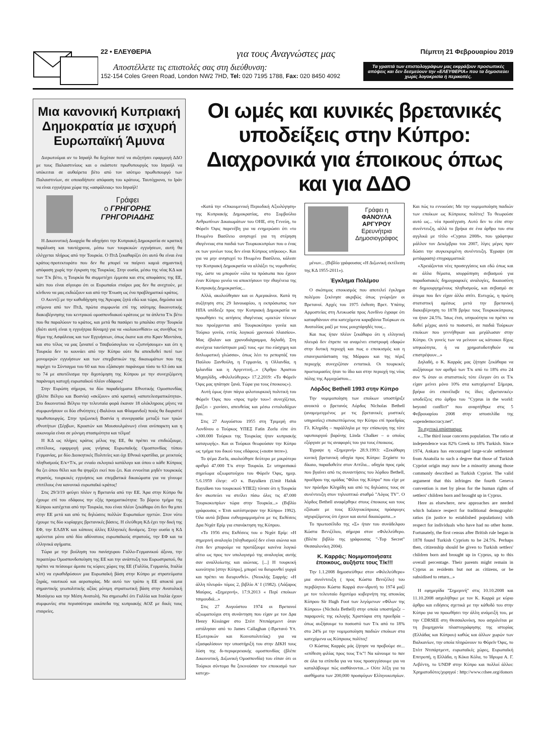22 • ΕΛΕΥΘΕΡΙΑ για τους Αναγνώστες μας Πέμπτη 21 Φεβρουαρίου 2019
Αποστέλλετε τις επιστολές σας στη διεύθυνση:
152-154 Coles Green Road, London NW2 7HD, Tel: 020 7195 1788, Fax: 020 8450 4092
Τα γραπτά των επιστολογράφων μας εκφράζουν προσωπικές απόψεις και δεν δεσμεύουν την «ΕΛΕΥΘΕΡΙΑ» που τα δημοσιεύει χωρίς λογοκρισία ή περικοπές.
Μια κανονική Κυπριακή Δημοκρατία με ισχυρή Ευρωπαϊκή Άμυνα
Διερωτούμαι αν το Ισραήλ θα δεχόταν ποτέ να συζητήσει εφαρμογή ΔΔΟ με τους Παλαιστινίους και ο εκάστοτε πρωθυπουργός του Ισραήλ να υπόκειται σε αυθαίρετα βέτο από τον ισότιμο πρωθυπουργό των Παλαιστινίων, σε οποιαδήποτε απόφαση του κράτους. Ταυτόχρονα, το Ιράν να είναι εγγυήτρια χώρα της «ασφάλειας» του Ισραήλ!
Γράφει
ο ΓΡΗΓΟΡΗΣ ΓΡΗΓΟΡΙΑΔΗΣ
Η Δικοινοτική Δυαρχία θα οδηγήσει την Κυπριακή Δημοκρατία σε κρατική παράλυση και ταυτόχρονα, μέσω των τουρκικών εγγυήσεων, αυτή θα ελέγχεται πλήρως από την Τουρκία. Ο ΠτΔ ξεκαθαρίζει ότι αυτό θα είναι ένα κράτος-προτεκτοράτο που δεν θα μπορεί να παίρνει καμιά σημαντική απόφαση χωρίς την έγκριση της Τουρκίας. Στην ουσία, μέσω της νέας ΚΔ και των Τ/κ βέτο, η Τουρκία θα συμμετέχει έμμεσα και στις αποφάσεις της ΕΕ, κάτι που είναι σίγουρο ότι οι Ευρωπαίοι εταίροι μας δεν θα ανεχτούν, με κίνδυνο να μας εκδιώξουν και από την Ένωση ως ένα προβληματικό κράτος.
Ο Ακιντζί με την καθοδήγηση της Άγκυρας ζητά εδώ και τώρα, δημόσια και επίμονα από τον ΠτΔ, πρώτα συμφωνία επί της ισότιμης δικοινοτικής διακυβέρνησης του κεντρικού ομοσπονδιακού κράτους με τα άπλετα Τ/κ βέτο που θα παραλύουν το κράτος, και μετά θα πασάρει το μπαλάκι στην Τουρκία (διότι αυτή είναι η εγγυήτρια δύναμη) για να «κολοκυνθίσει» ως συνήθως το θέμα της Ασφάλειας και των Εγγυήσεων, όπως έκανε και στο Κραν Μοντάνα, και στο τέλος να μας ξαναπεί ο Τσαβούσογλου να «ξυπνήσουμε» και ότι η Τουρκία δεν το κουνάει από την Κύπρο ούτε θα απεκδυθεί ποτέ των μονομερών εγγυήσεων και των επεμβατικών της δικαιωμάτων που της παρέχει το Σύνταγμα του 60 και που εξάσκησε παράνομα τόσο το 63 όσο και το 74 με αποτέλεσμα την διχοτόμηση της Κύπρου με την συνεχιζόμενη παράνομη κατοχή ευρωπαϊκού πλέον εδάφους!
Στην Ευρώπη σήμερα, τα δύο παραδείγματα Εθνοτικής Ομοσπονδίας (βλέπε Βέλγιο και Βοσνία) «σκίζουν» από κρατική «αποτελεσματικότητα». Στο δικοινοτικό Βέλγιο την τελευταία φορά έκαναν 18 ολόκληρους μήνες να συμφωνήσουν οι δύο εθνότητες (-Βαλόνοι και Φλαμανδοί) ποιός θα διοριστεί πρωθυπουργός. Στην τριζωνική Βοσνία η συνεργασία μεταξύ των τριών εθνοτήτων (Σέρβων, Κροατών και Μουσουλμάνων) είναι ανύπαρκτη και η οικονομία είναι σε μόνιμη στασιμότητα και τέλμα!
Η ΚΔ ως πλήρες κράτος μέλος της ΕΕ, θα πρέπει να επιδιώξουμε, επιτέλους, εφαρμογή μιας γνήσιας Ευρωπαϊκής Ομοσπονδίας τύπου Γερμανίας, με δύο Διοικητικές Πολιτείες και όχι Εθνικά κρατίδια, με μεικτούς πληθυσμούς Ε/κ+Τ/κ, με ενιαίο εκλογικό κατάλογο και όπου ο κάθε Κύπριος θα ζει όπου θέλει και θα ψηφίζει εκεί που ζει. Και εννοείται μηδέν τουρκικός στρατός, τουρκικές εγγυήσεις και επεμβατικά δικαιώματα για να γίνουμε επιτέλους ένα κανονικό ευρωπαϊκό κράτος!
Στις 29/3/19 φεύγει πλέον η Βρετανία από την ΕΕ. Άρα στην Κύπρο θα έχουμε επί του εδάφους την εξής πραγματικότητα: Το βόρειο τμήμα της Κύπρου κατέχεται από την Τουρκία, που είναι πλέον ξεκάθαρο ότι δεν θα μπει στην ΕΕ μετά και από τις δηλώσεις πολλών Ευρωπαίων ηγετών. Στον νότο έχουμε τις δύο κυρίαρχες βρετανικές βάσεις. Η ελεύθερη ΚΔ έχει την δική της ΕΦ, την ΕΛΔΥΚ και κάποιες άλλες Ελληνικές δυνάμεις. Στην ουσία η ΚΔ αμύνεται μόνο από δύο αδύνατους ευρωπαϊκούς στρατούς, την ΕΦ και τα ελληνικά αγήματα.
Τώρα με την βούληση του πανίσχυρου Γαλλο-Γερμανικού άξονα, την περαιτέρω Ομοσπονδοποίηση της ΕΕ και την ανάπτυξη του Ευρωστρατού, θα πρέπει να πείσουμε άμεσα τις κύριες χώρες της ΕΕ (Γαλλία, Γερμανία, Ιταλία κλπ) να εγκαθιδρύσουν μια Ευρωπαϊκή βάση στην Κύπρο με στρατεύματα ξηράς, ναυτικού και αεροπορίας. Με αυτό τον τρόπο η ΕΕ αποκτά μια σημαντικής γεωπολιτικής αξίας μόνιμη στρατιωτική βάση στην Ανατολική Μεσόγειο και την Μέση Ανατολή. Να σημειωθεί ότι Γαλλία και Ιταλία έχουν συμφωνίες στα περισσότερα οικόπεδα της κυπριακής ΑΟΖ με δικές τους εταιρείες.
Οι ωμές και κυνικές βρετανικές υποδείξεις στην Κύπρο: Διαχρονικά για έποικους όπως και για ΔΔΟ
«Κατά την «Οικουμενική Περιοδική Αξιολόγηση» της Κυπριακής Δημοκρατίας, στο Συμβούλιο Ανθρωπίνων Δικαιωμάτων του ΟΗΕ, στη Γενεύη, το Φόρεϊν Όφις παρενέβη για να ενημερώσει ότι «το Ηνωμένο Βασίλειο ανησυχεί για τη στέρηση ιθαγένειας στα παιδιά των Τουρκοκυπρίων που ο ένας εκ των γονέων τους δεν είναι Κύπριος υπήκοος». Και για να μην ανησυχεί το Ηνωμένο Βασίλειο, κάλεσε την Κυπριακή Δημοκρατία να αλλάξει τις νομοθεσίες της, ώστε να μπορούν «όλα τα πρόσωπα που έχουν έναν Κύπριο γονέα να αποκτήσουν την ιθαγένεια της Κυπριακής Δημοκρατίας...
Αλλά, ακολούθησαν και οι Αμερικάνοι. Κατά τη συζήτηση στις 29 Ιανουαρίου, η εκπρόσωπος των ΗΠΑ υπέδειξε προς την Κυπριακή Δημοκρατία να προωθήσει τις αιτήσεις ιθαγένειας «μικτών τέκνων που προέρχονται από Τουρκοκύπριο γονέα και Τούρκο γονέα, εντός λογικού χρονικού πλαισίου». Μας έβαλαν και χρονοδιάγραμμα, δηλαδή. Στη συνέχεια ταυτίστηκαν μαζί τους «με πιο εύσχημη και διπλωματική γλώσσα», όπως λέει το ρεπορτάζ του Παύλου Ξανθούλη, η Γερμανία, η Ολλανδία, η Ιρλανδία και η Αργεντινή...» (Άρθρο Άριστου Μιχαηλίδη, «Φιλελεύθερος» 17.2.2019: «Το Φόρεϊν Όφις μας ηπάτησε ξανά. Τώρα για τους έποικους»).
Αυτή όμως ήταν πάγια φιλοτουρκική πολιτική του Φόρεϊν Όφις που «προς τιμήν του»! συνεχίζεται, βρέξει - χιονίσει, απευθείας και μέσω εντολοδόχων του.
Στις 27 Αυγούστου 1955 στη Τριμερή στο Λονδίνου ο Τούρκος ΥΠΕΞ Fatin Zorlu είπε ότι «300.000 Τούρκοι της Τουρκίας ήταν κυπριακής καταγωγής». Και οι Τούρκοι θεωρούσαν την Κύπρο ως τμήμα του δικού τους εδάφους («notre terre»).
Το ψέμα Zorlu, ακολούθησε δεύτερο με μικρότερο αριθμό 47.000 Τ/κ στην Τουρκία. Σε υπηρεσιακό σημείωμα αξιωματούχου του Φόρεϊν Όφις, ημερ. 5.6.1959 έλεγε: «Ο κ. Bayulken (Umit Haluk Bayulken του τουρκικού ΥΠΕΞ) τόνισε ότι η Τουρκία δεν σκοπεύει να στείλει πίσω όλες τις 47.000 Τουρκοκυπρίων τώρα στην Τουρκία...» (Βιβλίο γράφουσας « Έτσι κατέστρεψαν την Κύπρο» 1992). Όλα αυτά βέβαια ευθυγραμμισμένα με τις Εκθέσεις Δρα Νιχάτ Ερίμ για επανάκτηση της Κύπρου.
«Το 1956 στις Εκθέσεις του ο Νιχάτ Ερίμ: «Η σημερινή αναλογία [πληθυσμού] δεν είναι αιώνια και έτσι δεν μπορούμε να προτάξουμε κανένα λογικό αίτιο ως προς τον υπολογισμό της αναλογίας αυτής σαν αναλλοίωτης και αιώνιας. [...] Η τουρκική κοινότητα [στην Κύπρο], μπορεί να διευρυνθεί γοργά και πρέπει να διευρυνθεί». (Νεοκλής Σαρρής: «Η άλλη πλευρά» τόμος 2, βιβλίο Α' Ι (1982). (Λάζαρος Μαύρος, «Σημερινή», 17.9.2013 « Περί εποίκων τσιμουδιά...»
Στις 27 Αυγούστου 1974 οι Βρετανοί αξιωματούχοι στη συνάντηση που είχαν με τον Δρα Henry Kissinger στο Στέιτ Ντιπάρτμεντ όταν εστάλησαν από το James Callaghan (-Βρετανό Υπ. Εξωτερικών και Κοινοπολιτείας) για να εξασφαλίσουν την υποστήριξή του στην ΔΙΚΗ τους λύση της δι-περιφερειακής ομοσπονδίας (βλέπε Δικοινοτική, Διζωνική Ομοσπονδία) του είπαν ότι οι Τούρκοι σύντομα θα ξεκινούσαν τον εποικισμό των κατεχο-
Γράφει η
ΦΑΝΟΥΛΑ ΑΡΓΥΡΟΥ
Ερευνήτρια Δημοσιογράφος
μένων... (Βιβλίο γράφουσας «Η Διζωνική εκτέλεση της ΚΔ 1955-2011»).
Έγκλημα Πολέμου
Ο σκόπιμος εποικισμός που αποτελεί έγκλημα πολέμου ξεκίνησε ακριβώς όπως γνώριζαν οι Βρετανοί. Αρχές του 1975 έκθεση Βρετ. Υπάτης Αρμοστείας στη Λευκωσία προς Λονδίνο έγραφε ότι καταφθάνουν στα κατεχόμενα καραβάνια Τούρκων εκ Ανατολίας μαζί με τους μουχτάρηδές τους...
Και πως ήταν πλέον ξεκάθαρο ότι η ελληνική πλευρά δεν έπρεπε να αναμένει επιστροφή εδαφών στην δυτική περιοχή και πως ο εποικισμός και η επανεγκατάσταση της Μόρφου και της πέριξ περιοχής συνεχιζόταν εντατικά. Οι τουρκικές προετοιμασίες ήταν το ίδιο και στην περιοχή της νέας πόλης της Αμμοχώστου...
Λόρδος Bethell 1993 στην Κύπρο
Την νομιμοποίηση των εποίκων υποστήριξε ανοικτά ο βρετανός Λόρδος Nicholas Bethell (αναμεμειγμένος με τις βρετανικές μυστικές υπηρεσίες) επισκεπτόμενος την Κύπρο επί προεδρίας Γλ. Κληρίδη – παράλληλα με την επίσκεψη της τότε υφυπουργού βαρόνης Linda Chalker – ο οποίος εξόργισε με τις αναφορές του για τους έποικους.
Έγραψε η «Σημερινή» 28.9.1993: «Ξεκάθαρη κυνική βρετανική οδηγία προς Κύπρο: Ξεχάστε το δίκαιο, παραδοθείτε στον Αττίλα... οδηγία προς εμάς που βγαίνει από τις συναντήσεις του λόρδου Bethell, προέδρου της ομάδας "Φίλοι της Κύπρο" που είχε με τον πρόεδρο Κληρίδη και από τις δηλώσεις τους σε συνέντευξη στον τηλεοπτικό σταθμό "Λόγος TV". Ο λόρδος Bethell αναφέρθηκε στους έποικους και τους εξίσωσε με τους Ελληνοκύπριους πρόσφυγες ισχυριζόμενος ότι έχουν και αυτοί δικαιώματα...»
Το πρωτοσέλιδο της «Σ» ήταν του συνάδελφου Κώστα Βενιζέλου, σήμερα στον «Φιλελεύθερο. (Βλέπε βιβλίο της γράφουσας "-Top Secret" Θεσσαλονίκη 2004).
Κ. Καρράς: Νομιμοποιήσατε έποικους, αυξήστε τους Τ/κ!!!
Την 1.1.2008 δημοσιεύθηκε στον «Φιλελεύθερο» μια συνέντευξη ( προς Κώστα Βενιζέλο) του περιβόητου Κώστα Καρρά συν-ιδρυτή το 1974 μαζί με τον τελευταίο διχοτόμο κυβερνήτη της αποικίας Κύπρου Sir Hugh Foot των λεγόμενων «Φίλων της Κύπρου» (Nichola Bethell) στην οποία υποστήριξε – παραμονές της εκλογής Χριστόφια στη προεδρία – όπως αυξήσουμε το ποσοστό των Τ/κ από το 18% στο 24% με την νομιμοποίηση παιδιών εποίκων στα κατεχόμενα ως Κύπριους πολίτες!
Ο Κώστας Καρράς μάς ζήτησε να προβούμε σε... «επίθεση φιλίας προς τους Τ/κ"! Να κάνουμε το παν σε όλα τα επίπεδα για να τους προσεγγίσουμε για να καταλάβουμε πώς αισθάνονται...» Ούτε λέξη για τα αισθήματα των 200,000 προσφύγων Ελληνοκυπρίων. Και πώς το εννοούσε; Με την νομιμοποίηση παιδιών των εποίκων ως Κύπριους πολίτες! Το θεωρούσε αυτό ως... νέα προσέγγιση. Αυτό δεν το είπε στην συνέντευξη, αλλά το βρήκα σε ένα άρθρο του στα αγγλικά με τίτλο «Cyprus 2008», που γράφτηκε μάλλον τον Δεκέμβριο του 2007, λίγες μέρες πριν δώσει την συγκεκριμένη συνέντευξη. Έγραψε (σε μετάφραση) επιγραμματικά:
«Χρειάζονται νέες προσεγγίσεις και εδώ όπως και σε άλλα θέματα, ισορρόπηση σεβασμού για παραδοσιακές δημογραφικές αναλογίες, δικαιοσύνη σε δημιουργημένους πληθυσμούς, και σεβασμό σε άτομα που δεν είχαν άλλο σπίτι. Ευτυχώς, η πρώτη στατιστική αμέσως μετά την βρετανική διακυβέρνηση το 1878 βρήκε τους Τουρκοκύπριους να ήταν 24.5%. Ίσως έτσι, υπηκοότητα να πρέπει να δοθεί μέχρις αυτό το ποσοστό, σε παιδιά Τούρκων εποίκων που γεννήθηκαν και μεγάλωσαν στην Κύπρο. Οι γονείς των να μείνουν ως κάτοικοι δίχως υπηκοότητα, ή να χρηματοδοτηθούν να επιστρέψουν...»
Δηλαδή, ο Κ. Καρράς μας ζήτησε ξεκάθαρα να αυξήσουμε τον αριθμό των Τ/κ από το 18% στο 24 συν % όταν οι στατιστικές τότε έλεγαν ότι οι Τ/κ είχαν μείνει μόνο 10% στα κατεχόμενα! Σήμερα, βρήκα ότι επανέλαβε τις ίδιες «βρετανικές» υποδείξεις στο άρθρο του "Cyprus in the world: beyond conflict" που αναρτήθηκε στις 5 Φεβρουαρίου 2008 στην ιστοσελίδα της «opendemocracy.net".
Το σχετικό απόσπασμα:
«...The third issue concerns population. The ratio at independence was 82% Greek to 18% Turkish. Since 1974, Ankara has encouraged large-scale settlement from Anatolia to such a degree that those of Turkish Cypriot origin may now be a minority among those commonly described as Turkish Cypriot. The valid argument that this infringes the fourth Geneva convention is met by pleas for the human rights of settlers' children born and brought up in Cyprus.
Here as elsewhere, new approaches are needed which balance respect for traditional demographic ratios (in justice to established populations) with respect for individuals who have had no other home. Fortunately, the first census after British rule began in 1878 found Turkish Cypriots to be 24.5%. Perhaps then, citizenship should be given to Turkish settlers' children born and brought up in Cyprus, up to this overall percentage. Their parents might remain in Cyprus as residents but not as citizens, or be subsidised to return...»
Η εφημερίδα "Σημερινή" στις 10.10.2008 και 11.10.2008 ασχολήθηκε με τον Κ. Καρρά με κύριο άρθρο και ειδήσεις σχετικά με την κάθοδό του στην Κύπρο για να προωθήσει την άλλη ανάμειξή του, με την CDRSEE στη Θεσσαλονίκη, που ασχολείται με τη βιομηχανία πλαστογράφησης της ιστορίας (Ελλάδας και Κύπρου) καθώς και άλλων χωρών των Βαλκανίων, την οποία πληρώνουν το Φόρεϊν Όφις, το Στέιτ Ντιπάρτμεντ, ευρωπαϊκές χώρες, Ευρωπαϊκή Επιτροπή, η Ελλάδα, η Κόκα Κόλα, το Ίδρυμα Α. Γ. Λεβέντη, το UNDP στην Κύπρο και πολλοί άλλοι: Χρηματοδότες/χορηγοί : http://www.cdsee.org/donors